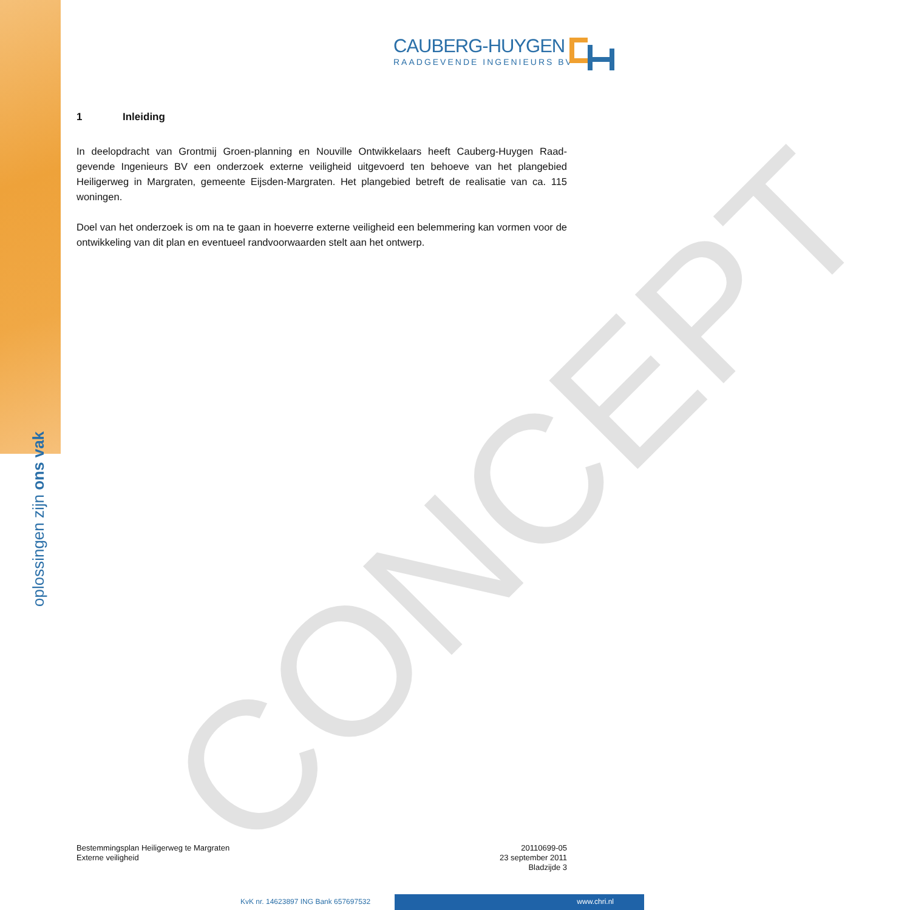oplossingen zijn ons vak
CAUBERG-HUYGEN
RAADGEVENDE INGENIEURS BV
CONCEPT
1 Inleiding
In deelopdracht van Grontmij Groen-planning en Nouville Ontwikkelaars heeft Cauberg-Huygen Raad-gevende Ingenieurs BV een onderzoek externe veiligheid uitgevoerd ten behoeve van het plangebied Heiligerweg in Margraten, gemeente Eijsden-Margraten. Het plangebied betreft de realisatie van ca. 115 woningen.
Doel van het onderzoek is om na te gaan in hoeverre externe veiligheid een belemmering kan vormen voor de ontwikkeling van dit plan en eventueel randvoorwaarden stelt aan het ontwerp.
Bestemmingsplan Heiligerweg te Margraten
Externe veiligheid
20110699-05
23 september 2011
Bladzijde 3
KvK nr. 14623897 ING Bank 657697532
www.chri.nl